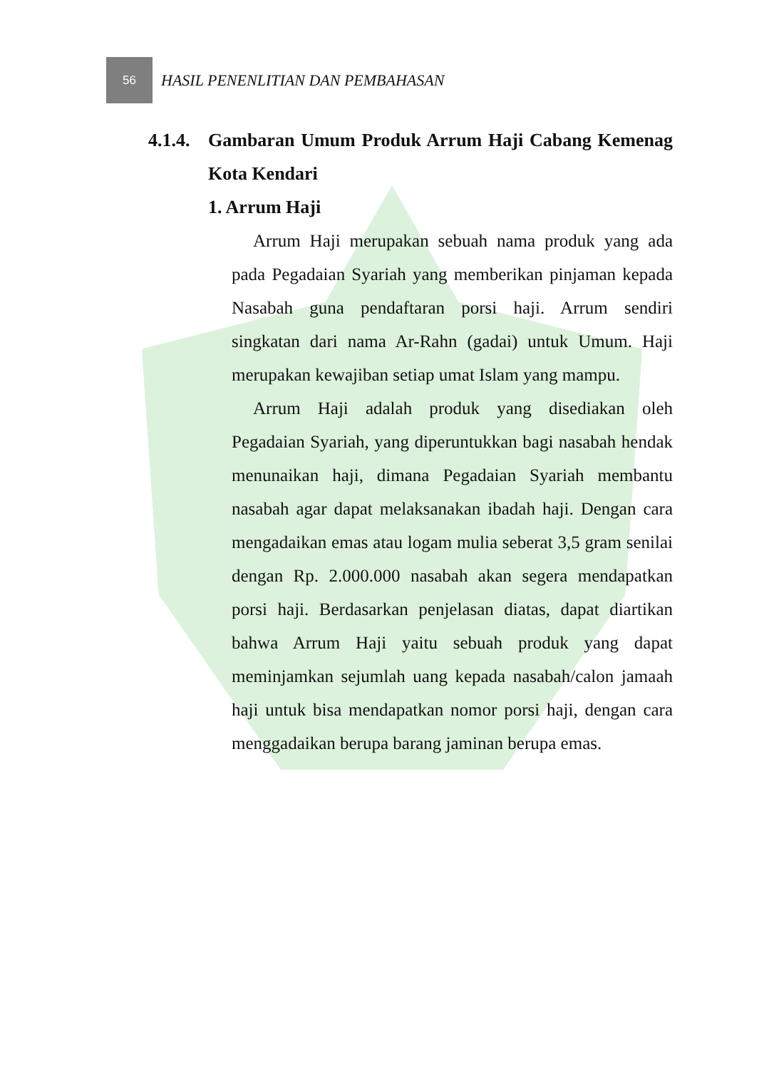56
HASIL PENENLITIAN DAN PEMBAHASAN
4.1.4. Gambaran Umum Produk Arrum Haji Cabang Kemenag Kota Kendari
1. Arrum Haji
Arrum Haji merupakan sebuah nama produk yang ada pada Pegadaian Syariah yang memberikan pinjaman kepada Nasabah guna pendaftaran porsi haji. Arrum sendiri singkatan dari nama Ar-Rahn (gadai) untuk Umum. Haji merupakan kewajiban setiap umat Islam yang mampu.
Arrum Haji adalah produk yang disediakan oleh Pegadaian Syariah, yang diperuntukkan bagi nasabah hendak menunaikan haji, dimana Pegadaian Syariah membantu nasabah agar dapat melaksanakan ibadah haji. Dengan cara mengadaikan emas atau logam mulia seberat 3,5 gram senilai dengan Rp. 2.000.000 nasabah akan segera mendapatkan porsi haji. Berdasarkan penjelasan diatas, dapat diartikan bahwa Arrum Haji yaitu sebuah produk yang dapat meminjamkan sejumlah uang kepada nasabah/calon jamaah haji untuk bisa mendapatkan nomor porsi haji, dengan cara menggadaikan berupa barang jaminan berupa emas.